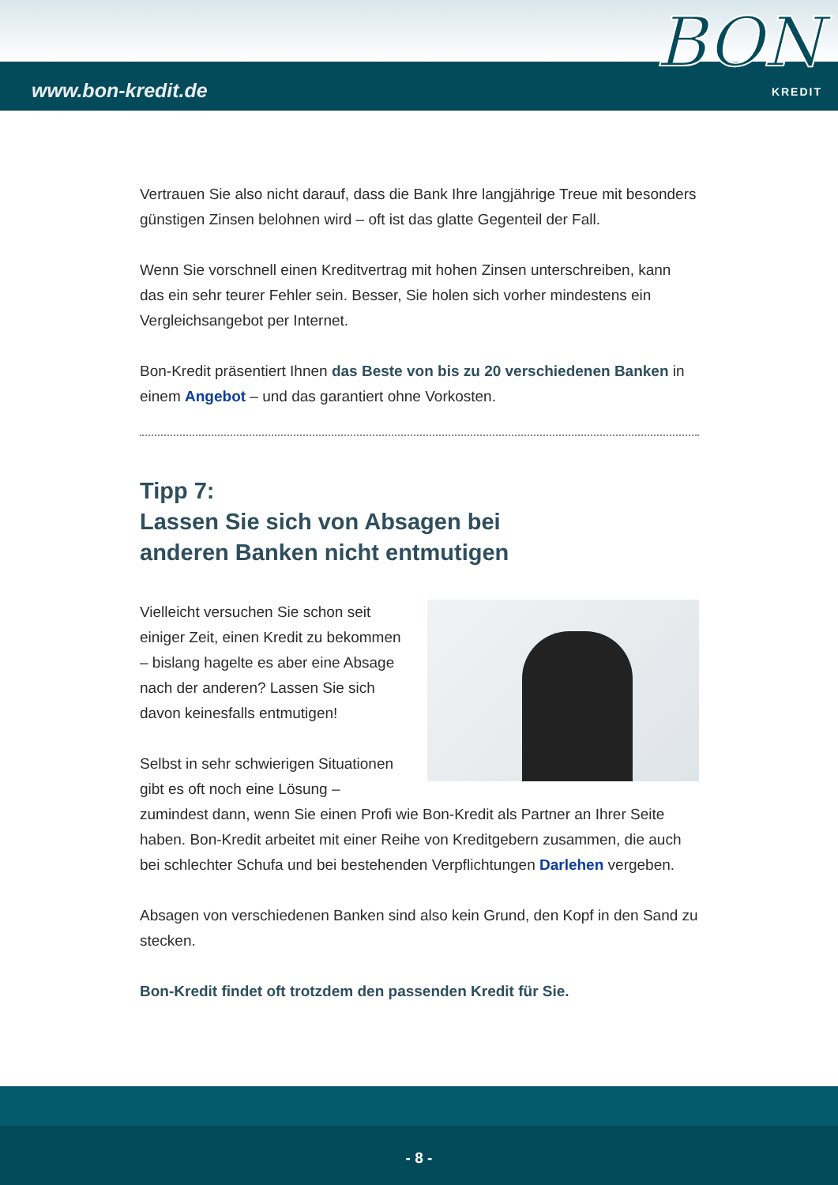www.bon-kredit.de
BON
KREDIT
Vertrauen Sie also nicht darauf, dass die Bank Ihre langjährige Treue mit besonders günstigen Zinsen belohnen wird – oft ist das glatte Gegenteil der Fall.
Wenn Sie vorschnell einen Kreditvertrag mit hohen Zinsen unterschreiben, kann das ein sehr teurer Fehler sein. Besser, Sie holen sich vorher mindestens ein Vergleichsangebot per Internet.
Bon-Kredit präsentiert Ihnen das Beste von bis zu 20 verschiedenen Banken in einem Angebot – und das garantiert ohne Vorkosten.
Tipp 7:
Lassen Sie sich von Absagen bei
anderen Banken nicht entmutigen
Vielleicht versuchen Sie schon seit einiger Zeit, einen Kredit zu bekommen – bislang hagelte es aber eine Absage nach der anderen? Lassen Sie sich davon keinesfalls entmutigen!
Selbst in sehr schwierigen Situationen gibt es oft noch eine Lösung – zumindest dann, wenn Sie einen Profi wie Bon-Kredit als Partner an Ihrer Seite haben. Bon-Kredit arbeitet mit einer Reihe von Kreditgebern zusammen, die auch bei schlechter Schufa und bei bestehenden Verpflichtungen Darlehen vergeben.
Absagen von verschiedenen Banken sind also kein Grund, den Kopf in den Sand zu stecken.
Bon-Kredit findet oft trotzdem den passenden Kredit für Sie.
- 8 -